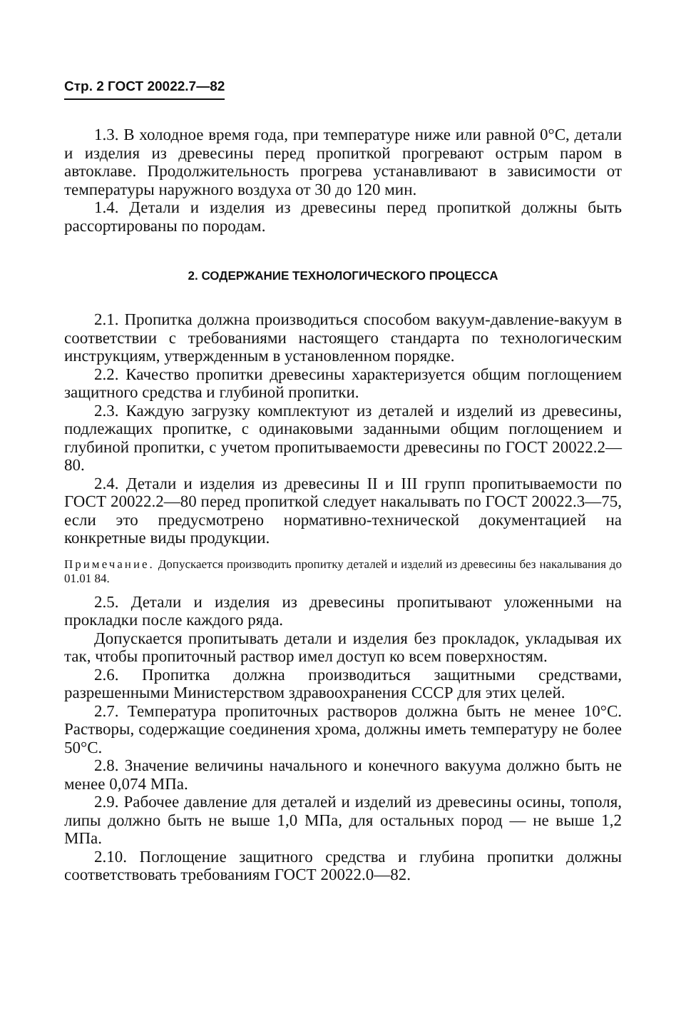Стр. 2 ГОСТ 20022.7—82
1.3. В холодное время года, при температуре ниже или равной 0°С, детали и изделия из древесины перед пропиткой прогревают острым паром в автоклаве. Продолжительность прогрева устанавливают в зависимости от температуры наружного воздуха от 30 до 120 мин.
1.4. Детали и изделия из древесины перед пропиткой должны быть рассортированы по породам.
2. СОДЕРЖАНИЕ ТЕХНОЛОГИЧЕСКОГО ПРОЦЕССА
2.1. Пропитка должна производиться способом вакуум-давление-вакуум в соответствии с требованиями настоящего стандарта по технологическим инструкциям, утвержденным в установленном порядке.
2.2. Качество пропитки древесины характеризуется общим поглощением защитного средства и глубиной пропитки.
2.3. Каждую загрузку комплектуют из деталей и изделий из древесины, подлежащих пропитке, с одинаковыми заданными общим поглощением и глубиной пропитки, с учетом пропитываемости древесины по ГОСТ 20022.2—80.
2.4. Детали и изделия из древесины II и III групп пропитываемости по ГОСТ 20022.2—80 перед пропиткой следует накалывать по ГОСТ 20022.3—75, если это предусмотрено нормативно-технической документацией на конкретные виды продукции.
Примечание. Допускается производить пропитку деталей и изделий из древесины без накалывания до 01.01 84.
2.5. Детали и изделия из древесины пропитывают уложенными на прокладки после каждого ряда.
Допускается пропитывать детали и изделия без прокладок, укладывая их так, чтобы пропиточный раствор имел доступ ко всем поверхностям.
2.6. Пропитка должна производиться защитными средствами, разрешенными Министерством здравоохранения СССР для этих целей.
2.7. Температура пропиточных растворов должна быть не менее 10°С. Растворы, содержащие соединения хрома, должны иметь температуру не более 50°С.
2.8. Значение величины начального и конечного вакуума должно быть не менее 0,074 МПа.
2.9. Рабочее давление для деталей и изделий из древесины осины, тополя, липы должно быть не выше 1,0 МПа, для остальных пород — не выше 1,2 МПа.
2.10. Поглощение защитного средства и глубина пропитки должны соответствовать требованиям ГОСТ 20022.0—82.